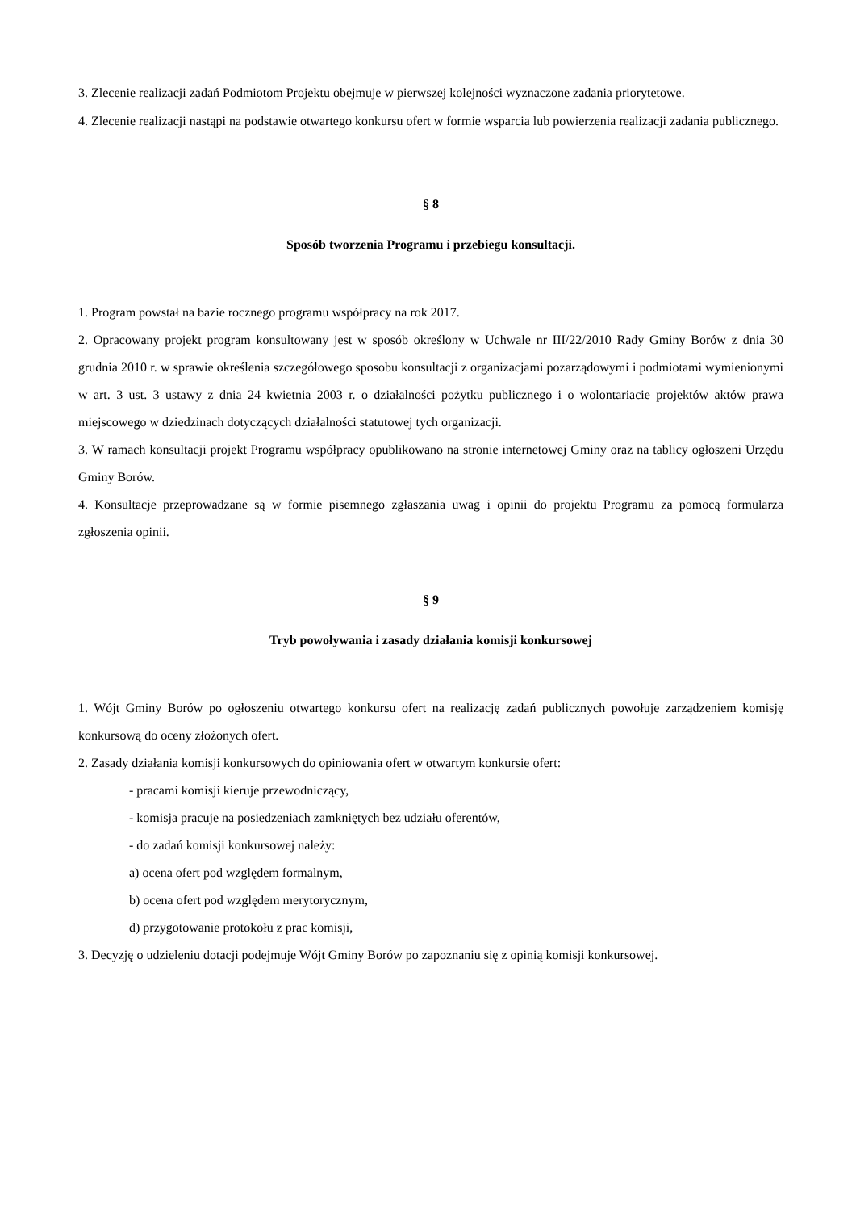3. Zlecenie realizacji zadań Podmiotom Projektu obejmuje w pierwszej kolejności wyznaczone zadania priorytetowe.
4. Zlecenie realizacji nastąpi na podstawie otwartego konkursu ofert w formie wsparcia lub powierzenia realizacji zadania publicznego.
§ 8
Sposób tworzenia Programu i przebiegu konsultacji.
1. Program powstał na bazie rocznego programu współpracy na rok 2017.
2. Opracowany projekt program konsultowany jest w sposób określony w Uchwale nr III/22/2010 Rady Gminy Borów z dnia 30 grudnia 2010 r. w sprawie określenia szczegółowego sposobu konsultacji z organizacjami pozarządowymi i podmiotami wymienionymi w art. 3 ust. 3 ustawy z dnia 24 kwietnia 2003 r. o działalności pożytku publicznego i o wolontariacie projektów aktów prawa miejscowego w dziedzinach dotyczących działalności statutowej tych organizacji.
3. W ramach konsultacji projekt Programu współpracy opublikowano na stronie internetowej Gminy oraz na tablicy ogłoszeni Urzędu Gminy Borów.
4. Konsultacje przeprowadzane są w formie pisemnego zgłaszania uwag i opinii do projektu Programu za pomocą formularza zgłoszenia opinii.
§ 9
Tryb powoływania i zasady działania komisji konkursowej
1. Wójt Gminy Borów po ogłoszeniu otwartego konkursu ofert na realizację zadań publicznych powołuje zarządzeniem komisję konkursową do oceny złożonych ofert.
2. Zasady działania komisji konkursowych do opiniowania ofert w otwartym konkursie ofert:
- pracami komisji kieruje przewodniczący,
- komisja pracuje na posiedzeniach zamkniętych bez udziału oferentów,
- do zadań komisji konkursowej należy:
a) ocena ofert pod względem formalnym,
b) ocena ofert pod względem merytorycznym,
d) przygotowanie protokołu z prac komisji,
3. Decyzję o udzieleniu dotacji podejmuje Wójt Gminy Borów po zapoznaniu się z opinią komisji konkursowej.